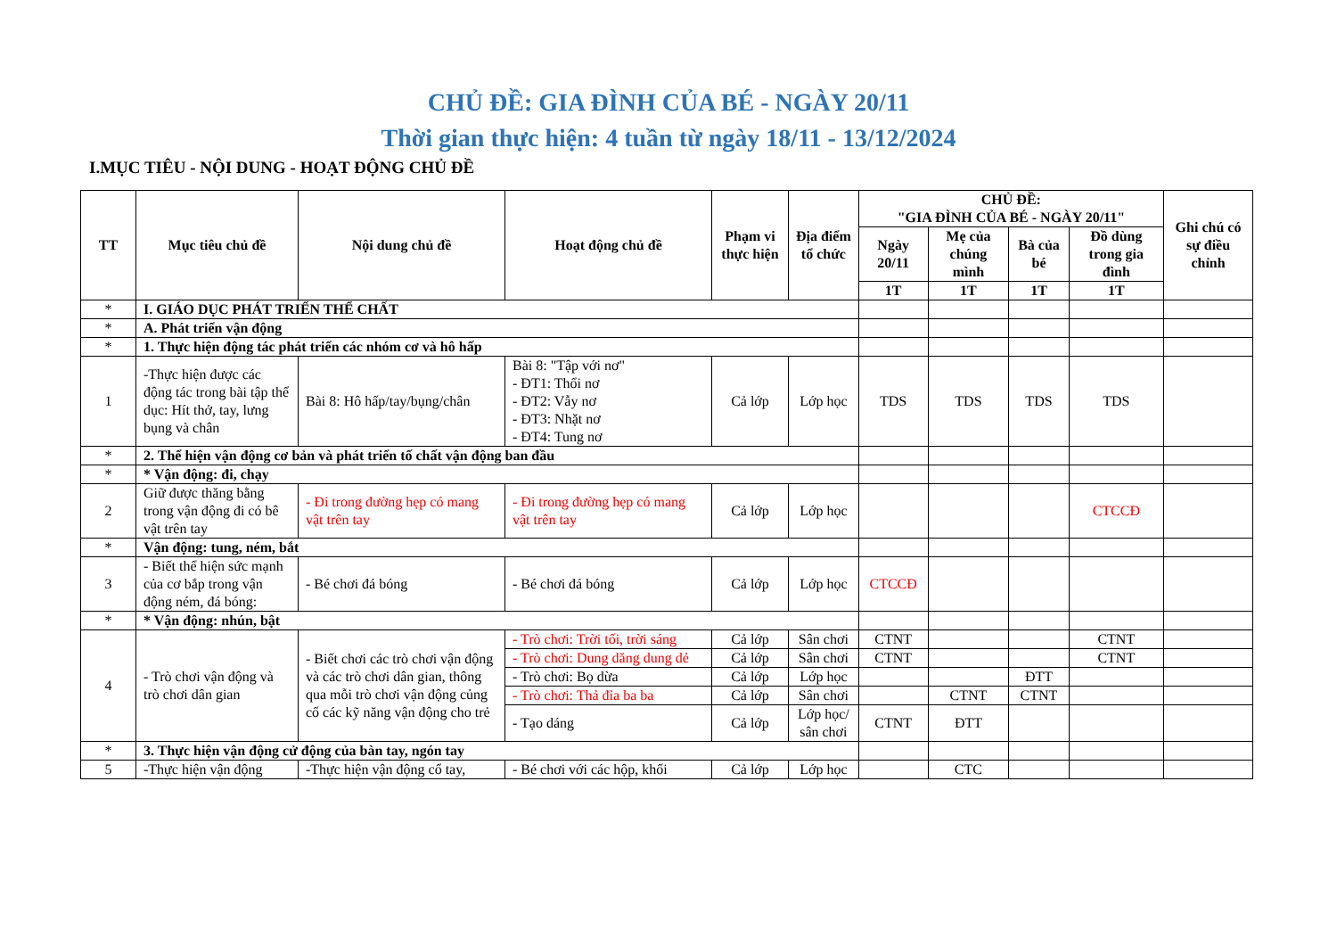CHỦ ĐỀ: GIA ĐÌNH CỦA BÉ - NGÀY 20/11
Thời gian thực hiện: 4 tuần từ ngày 18/11 - 13/12/2024
I.MỤC TIÊU - NỘI DUNG - HOẠT ĐỘNG CHỦ ĐỀ
| TT | Mục tiêu chủ đề | Nội dung chủ đề | Hoạt động chủ đề | Phạm vi thực hiện | Địa điểm tổ chức | CHỦ ĐỀ: "GIA ĐÌNH CỦA BÉ - NGÀY 20/11" | | | | Ghi chú có sự điều chỉnh |
| --- | --- | --- | --- | --- | --- | --- | --- | --- | --- | --- |
| | | | | | | Ngày 20/11 | Mẹ của chúng mình | Bà của bé | Đồ dùng trong gia đình | |
| | | | | | | 1T | 1T | 1T | 1T | |
| * | I. GIÁO DỤC PHÁT TRIỂN THỂ CHẤT | | | | | | | | | |
| * | A. Phát triển vận động | | | | | | | | | |
| * | 1. Thực hiện động tác phát triển các nhóm cơ và hô hấp | | | | | | | | | |
| 1 | -Thực hiện được các động tác trong bài tập thể dục: Hít thở, tay, lưng bụng và chân | Bài 8: Hô hấp/tay/bụng/chân | Bài 8: "Tập với nơ" - ĐT1: Thổi nơ - ĐT2: Vẫy nơ - ĐT3: Nhặt nơ - ĐT4: Tung nơ | Cả lớp | Lớp học | TDS | TDS | TDS | TDS | |
| * | 2. Thể hiện vận động cơ bản và phát triển tố chất vận động ban đầu | | | | | | | | | |
| * | * Vận động: đi, chạy | | | | | | | | | |
| 2 | Giữ được thăng bằng trong vận động đi có bê vật trên tay | - Đi trong đường hẹp có mang vật trên tay | - Đi trong đường hẹp có mang vật trên tay | Cả lớp | Lớp học | | | | CTCCĐ | |
| * | Vận động: tung, ném, bắt | | | | | | | | | |
| 3 | - Biết thể hiện sức mạnh của cơ bắp trong vận động ném, đá bóng: | - Bé chơi đá bóng | - Bé chơi đá bóng | Cả lớp | Lớp học | CTCCĐ | | | | |
| * | * Vận động: nhún, bật | | | | | | | | | |
| 4 | - Trò chơi vận động và trò chơi dân gian | - Biết chơi các trò chơi vận động và các trò chơi dân gian, thông qua mỗi trò chơi vận động củng cố các kỹ năng vận động cho trẻ | - Trò chơi: Trời tối, trời sáng | Cả lớp | Sân chơi | CTNT | | | CTNT | |
| | | | - Trò chơi: Dung dăng dung dẻ | Cả lớp | Sân chơi | CTNT | | | CTNT | |
| | | | - Trò chơi: Bọ dừa | Cả lớp | Lớp học | | | ĐTT | | |
| | | | - Trò chơi: Thả đỉa ba ba | Cả lớp | Sân chơi | | CTNT | CTNT | | |
| | | | - Tạo dáng | Cả lớp | Lớp học/ sân chơi | CTNT | ĐTT | | | |
| * | 3. Thực hiện vận động cử động của bàn tay, ngón tay | | | | | | | | | |
| 5 | -Thực hiện vận động | -Thực hiện vận động cổ tay, | - Bé chơi với các hộp, khối | Cả lớp | Lớp học | | CTC | | | |